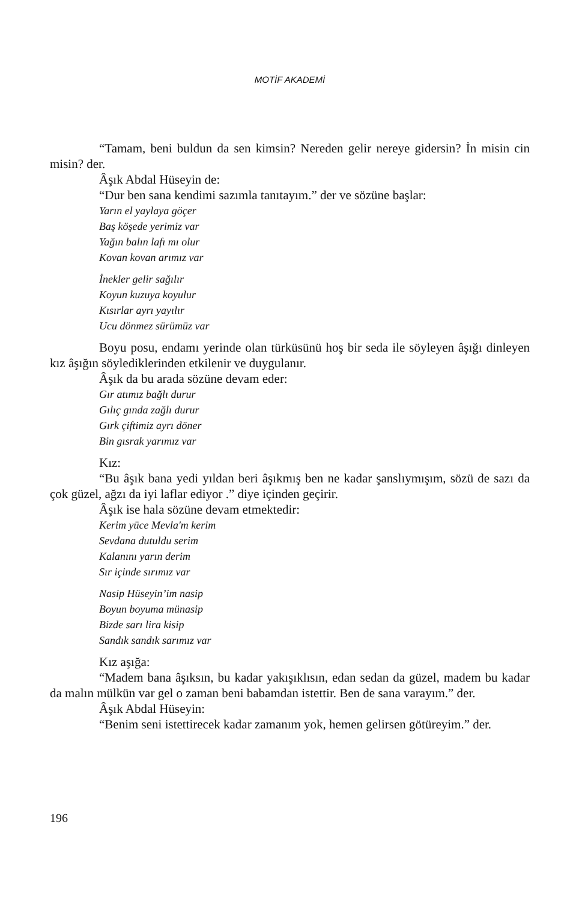MOTİF AKADEMİ
“Tamam, beni buldun da sen kimsin? Nereden gelir nereye gidersin? İn misin cin misin? der.
Âşık Abdal Hüseyin de:
“Dur ben sana kendimi sazımla tanıtayım.” der ve sözüne başlar:
Yarın el yaylaya göçer
Baş köşede yerimiz var
Yağın balın lafı mı olur
Kovan kovan arımız var
İnekler gelir sağılır
Koyun kuzuya koyulur
Kısırlar ayrı yayılır
Ucu dönmez sürümüz var
Boyu posu, endamı yerinde olan türküsünü hoş bir seda ile söyleyen âşığı dinleyen kız âşığın söylediklerinden etkilenir ve duygulanır.
Âşık da bu arada sözüne devam eder:
Gır atımız bağlı durur
Gılıç gında zağlı durur
Gırk çiftimiz ayrı döner
Bin gısrak yarımız var
Kız:
“Bu âşık bana yedi yıldan beri âşıkmış ben ne kadar şanslıymışım, sözü de sazı da çok güzel, ağzı da iyi laflar ediyor .” diye içinden geçirir.
Âşık ise hala sözüne devam etmektedir:
Kerim yüce Mevla'm kerim
Sevdana dutuldu serim
Kalanını yarın derim
Sır içinde sırımız var
Nasip Hüseyin’im nasip
Boyun boyuma münasip
Bizde sarı lira kisip
Sandık sandık sarımız var
Kız aşığa:
“Madem bana âşıksın, bu kadar yakışıklısın, edan sedan da güzel, madem bu kadar da malın mülkün var gel o zaman beni babamdan istettir. Ben de sana varayım.” der.
Âşık Abdal Hüseyin:
“Benim seni istettirecek kadar zamanım yok, hemen gelirsen götüreyim.” der.
196